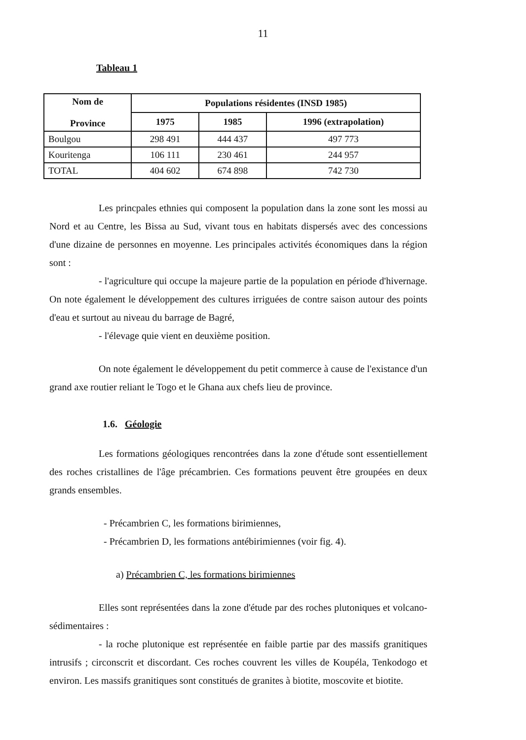11
Tableau 1
| Nom de Province | Populations résidentes (INSD 1985) | | |
| --- | --- | --- | --- |
| | 1975 | 1985 | 1996 (extrapolation) |
| Boulgou | 298 491 | 444 437 | 497 773 |
| Kouritenga | 106 111 | 230 461 | 244 957 |
| TOTAL | 404 602 | 674 898 | 742 730 |
Les princpales ethnies qui composent la population dans la zone sont les mossi au Nord et au Centre, les Bissa au Sud, vivant tous en habitats dispersés avec des concessions d'une dizaine de personnes en moyenne. Les principales activités économiques dans la région sont :
- l'agriculture qui occupe la majeure partie de la population en période d'hivernage. On note également le développement des cultures irriguées de contre saison autour des points d'eau et surtout au niveau du barrage de Bagré,
- l'élevage quie vient en deuxième position.
On note également le développement du petit commerce à cause de l'existance d'un grand axe routier reliant le Togo et le Ghana aux chefs lieu de province.
1.6. Géologie
Les formations géologiques rencontrées dans la zone d'étude sont essentiellement des roches cristallines de l'âge précambrien. Ces formations peuvent être groupées en deux grands ensembles.
- Précambrien C, les formations birimiennes,
- Précambrien D, les formations antébirimiennes (voir fig. 4).
a) Précambrien C, les formations birimiennes
Elles sont représentées dans la zone d'étude par des roches plutoniques et volcano-sédimentaires :
- la roche plutonique est représentée en faible partie par des massifs granitiques intrusifs ; circonscrit et discordant. Ces roches couvrent les villes de Koupéla, Tenkodogo et environ. Les massifs granitiques sont constitués de granites à biotite, moscovite et biotite.